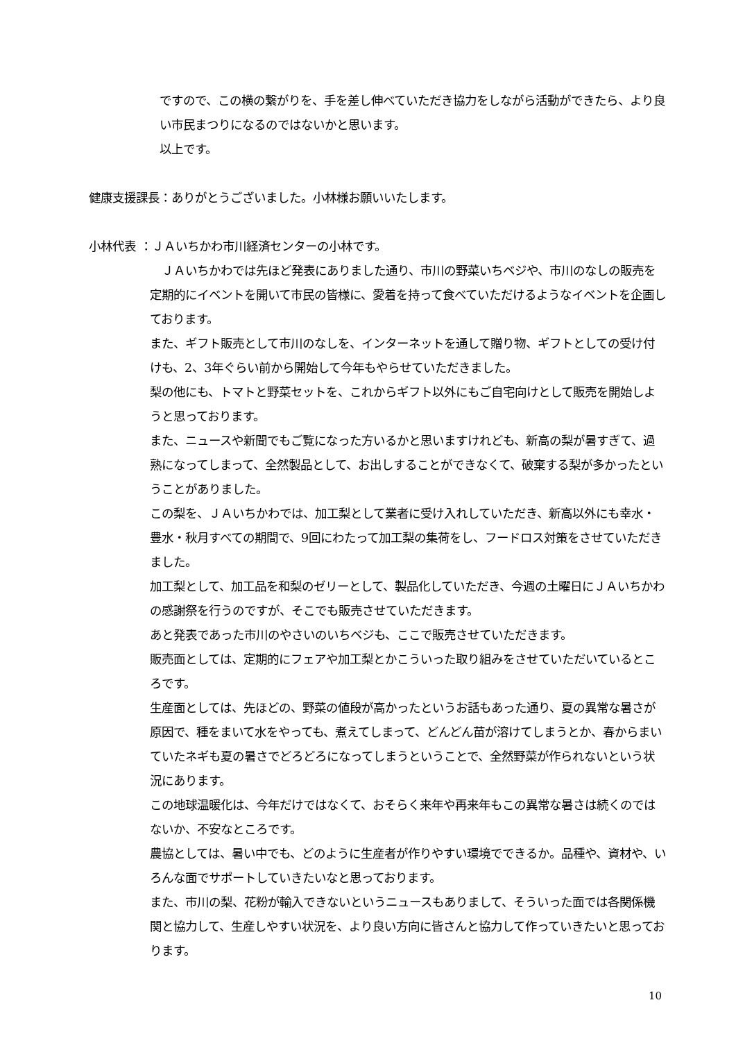ですので、この横の繋がりを、手を差し伸べていただき協力をしながら活動ができたら、より良い市民まつりになるのではないかと思います。
以上です。
健康支援課長：ありがとうございました。小林様お願いいたします。
小林代表 ：ＪＡいちかわ市川経済センターの小林です。
　ＪＡいちかわでは先ほど発表にありました通り、市川の野菜いちベジや、市川のなしの販売を定期的にイベントを開いて市民の皆様に、愛着を持って食べていただけるようなイベントを企画しております。
また、ギフト販売として市川のなしを、インターネットを通して贈り物、ギフトとしての受け付けも、2、3年ぐらい前から開始して今年もやらせていただきました。
梨の他にも、トマトと野菜セットを、これからギフト以外にもご自宅向けとして販売を開始しようと思っております。
また、ニュースや新聞でもご覧になった方いるかと思いますけれども、新高の梨が暑すぎて、過熟になってしまって、全然製品として、お出しすることができなくて、破棄する梨が多かったということがありました。
この梨を、ＪＡいちかわでは、加工梨として業者に受け入れしていただき、新高以外にも幸水・豊水・秋月すべての期間で、9回にわたって加工梨の集荷をし、フードロス対策をさせていただきました。
加工梨として、加工品を和梨のゼリーとして、製品化していただき、今週の土曜日にＪＡいちかわの感謝祭を行うのですが、そこでも販売させていただきます。
あと発表であった市川のやさいのいちベジも、ここで販売させていただきます。
販売面としては、定期的にフェアや加工梨とかこういった取り組みをさせていただいているところです。
生産面としては、先ほどの、野菜の値段が高かったというお話もあった通り、夏の異常な暑さが原因で、種をまいて水をやっても、煮えてしまって、どんどん苗が溶けてしまうとか、春からまいていたネギも夏の暑さでどろどろになってしまうということで、全然野菜が作られないという状況にあります。
この地球温暖化は、今年だけではなくて、おそらく来年や再来年もこの異常な暑さは続くのではないか、不安なところです。
農協としては、暑い中でも、どのように生産者が作りやすい環境でできるか。品種や、資材や、いろんな面でサポートしていきたいなと思っております。
また、市川の梨、花粉が輸入できないというニュースもありまして、そういった面では各関係機関と協力して、生産しやすい状況を、より良い方向に皆さんと協力して作っていきたいと思っております。
10